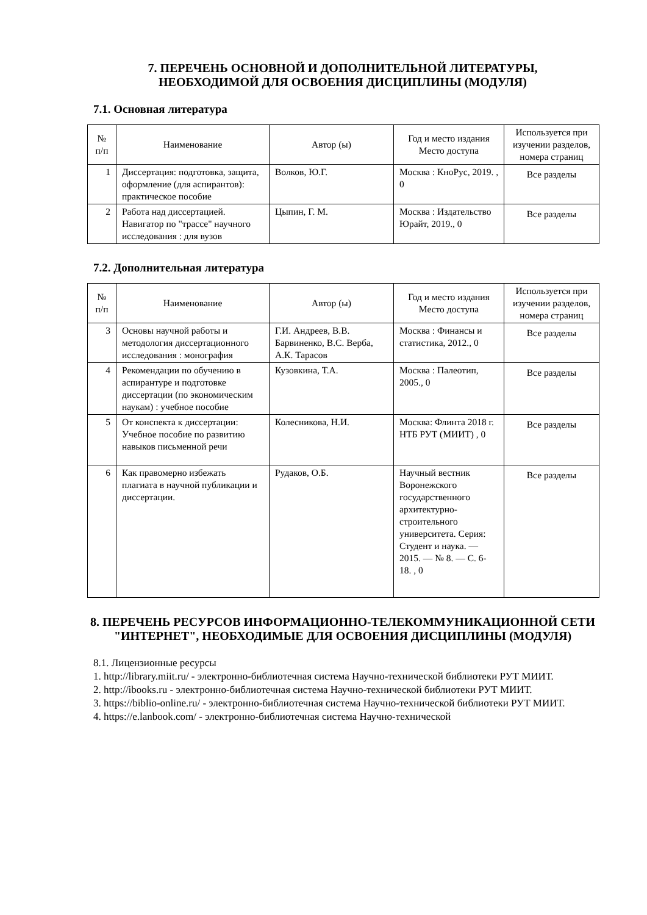7. ПЕРЕЧЕНЬ ОСНОВНОЙ И ДОПОЛНИТЕЛЬНОЙ ЛИТЕРАТУРЫ,
НЕОБХОДИМОЙ ДЛЯ ОСВОЕНИЯ ДИСЦИПЛИНЫ (МОДУЛЯ)
7.1. Основная литература
| № п/п | Наименование | Автор (ы) | Год и место издания Место доступа | Используется при изучении разделов, номера страниц |
| --- | --- | --- | --- | --- |
| 1 | Диссертация: подготовка, защита, оформление (для аспирантов): практическое пособие | Волков, Ю.Г. | Москва : КноРус, 2019. , 0 | Все разделы |
| 2 | Работа над диссертацией. Навигатор по "трассе" научного исследования : для вузов | Цыпин, Г. М. | Москва : Издательство Юрайт, 2019., 0 | Все разделы |
7.2. Дополнительная литература
| № п/п | Наименование | Автор (ы) | Год и место издания Место доступа | Используется при изучении разделов, номера страниц |
| --- | --- | --- | --- | --- |
| 3 | Основы научной работы и методология диссертационного исследования : монография | Г.И. Андреев, В.В. Барвиненко, В.С. Верба, А.К. Тарасов | Москва : Финансы и статистика, 2012., 0 | Все разделы |
| 4 | Рекомендации по обучению в аспирантуре и подготовке диссертации (по экономическим наукам) : учебное пособие | Кузовкина, Т.А. | Москва : Палеотип, 2005., 0 | Все разделы |
| 5 | От конспекта к диссертации: Учебное пособие по развитию навыков письменной речи | Колесникова, Н.И. | Москва: Флинта 2018 г. НТБ РУТ (МИИТ) , 0 | Все разделы |
| 6 | Как правомерно избежать плагиата в научной публикации и диссертации. | Рудаков, О.Б. | Научный вестник Воронежского государственного архитектурно-строительного университета. Серия: Студент и наука. — 2015. — № 8. — С. 6-18. , 0 | Все разделы |
8. ПЕРЕЧЕНЬ РЕСУРСОВ ИНФОРМАЦИОННО-ТЕЛЕКОММУНИКАЦИОННОЙ СЕТИ "ИНТЕРНЕТ", НЕОБХОДИМЫЕ ДЛЯ ОСВОЕНИЯ ДИСЦИПЛИНЫ (МОДУЛЯ)
8.1. Лицензионные ресурсы
1. http://library.miit.ru/ - электронно-библиотечная система Научно-технической библиотеки РУТ МИИТ.
2. http://ibooks.ru - электронно-библиотечная система Научно-технической библиотеки РУТ МИИТ.
3. https://biblio-online.ru/ - электронно-библиотечная система Научно-технической библиотеки РУТ МИИТ.
4. https://e.lanbook.com/ - электронно-библиотечная система Научно-технической